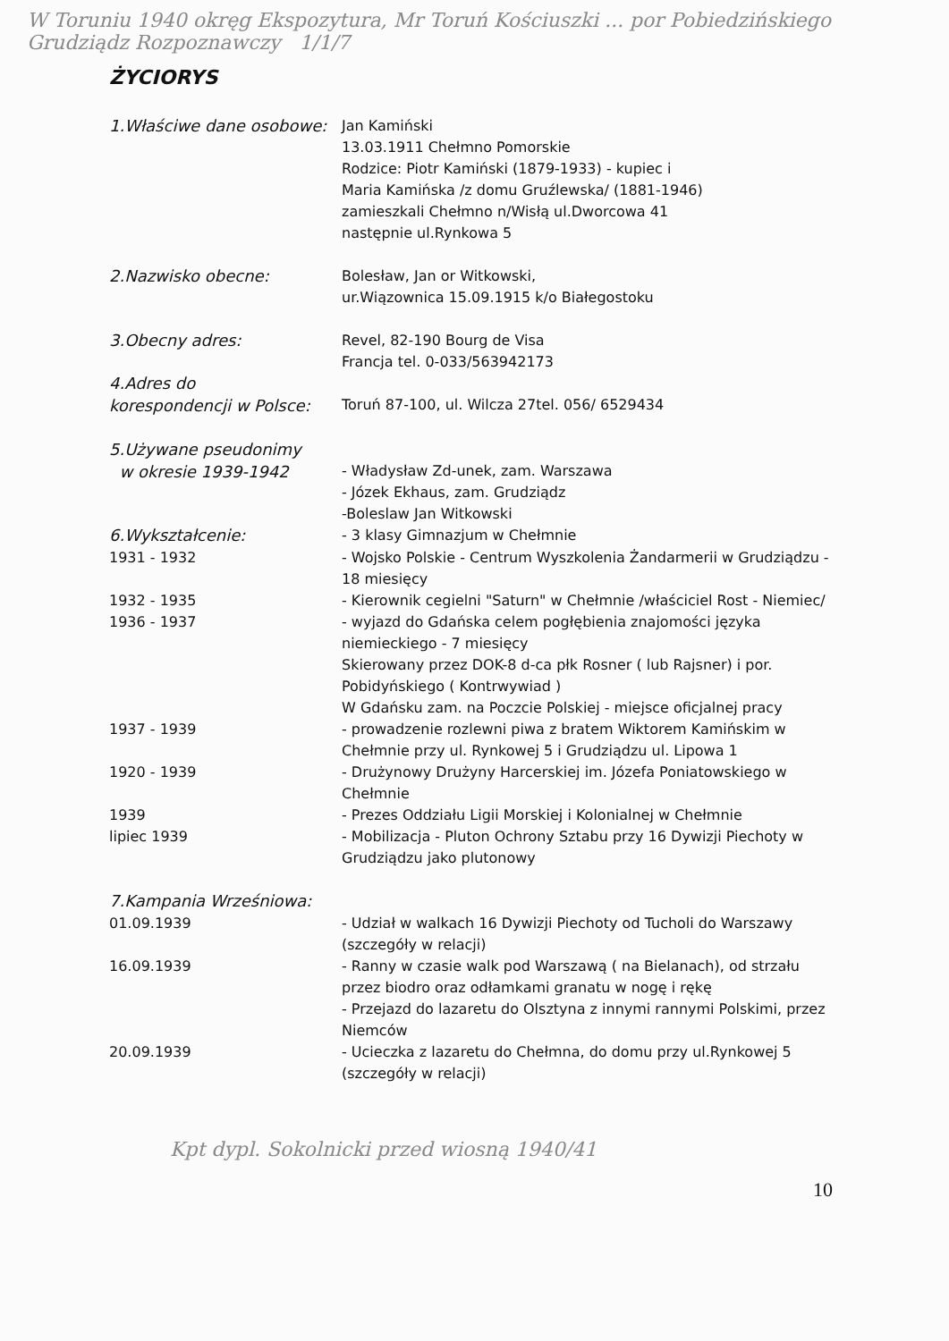W Toruniu 1940 okręg Ekspozytura, Mr Toruń Kościuszki ... por Pobiedzińskiego Grudziądz Rozpoznawczy 1/1/7
ŻYCIORYS
1.Właściwe dane osobowe: Jan Kamiński
13.03.1911 Chełmno Pomorskie
Rodzice: Piotr Kamiński (1879-1933) - kupiec i
Maria Kamińska /z domu Gruźlewska/ (1881-1946)
zamieszkali Chełmno n/Wisłą ul.Dworcowa 41
następnie ul.Rynkowa 5
2.Nazwisko obecne: Bolesław, Jan or Witkowski,
ur.Wiązownica 15.09.1915 k/o Białegostoku
3.Obecny adres: Revel, 82-190 Bourg de Visa
Francja tel. 0-033/563942173
4.Adres do
korespondencji w Polsce:
Toruń 87-100, ul. Wilcza 27tel. 056/ 6529434
5.Używane pseudonimy
w okresie 1939-1942
- Władysław Zd-unek, zam. Warszawa
- Józek Ekhaus, zam. Grudziądz
-Boleslaw Jan Witkowski
6.Wykształcenie: - 3 klasy Gimnazjum w Chełmnie
1931 - 1932 - Wojsko Polskie - Centrum Wyszkolenia Żandarmerii w Grudziądzu - 18 miesięcy
1932 - 1935 - Kierownik cegielni "Saturn" w Chełmnie /właściciel Rost - Niemiec/
1936 - 1937 - wyjazd do Gdańska celem pogłębienia znajomości języka niemieckiego - 7 miesięcy
Skierowany przez DOK-8 d-ca płk Rosner ( lub Rajsner) i por. Pobidyńskiego ( Kontrwywiad )
W Gdańsku zam. na Poczcie Polskiej - miejsce oficjalnej pracy
1937 - 1939 - prowadzenie rozlewni piwa z bratem Wiktorem Kamińskim w Chełmnie przy ul. Rynkowej 5 i Grudziądzu ul. Lipowa 1
1920 - 1939 - Drużynowy Drużyny Harcerskiej im. Józefa Poniatowskiego w Chełmnie
1939 - Prezes Oddziału Ligii Morskiej i Kolonialnej w Chełmnie
lipiec 1939 - Mobilizacja - Pluton Ochrony Sztabu przy 16 Dywizji Piechoty w Grudziądzu jako plutonowy
7.Kampania Wrześniowa:
01.09.1939 - Udział w walkach 16 Dywizji Piechoty od Tucholi do Warszawy (szczegóły w relacji)
16.09.1939 - Ranny w czasie walk pod Warszawą ( na Bielanach), od strzału przez biodro oraz odłamkami granatu w nogę i rękę
- Przejazd do lazaretu do Olsztyna z innymi rannymi Polskimi, przez Niemców
20.09.1939 - Ucieczka z lazaretu do Chełmna, do domu przy ul.Rynkowej 5 (szczegóły w relacji)
Kpt dypl. Sokolnicki przed wiosną 1940/41
10